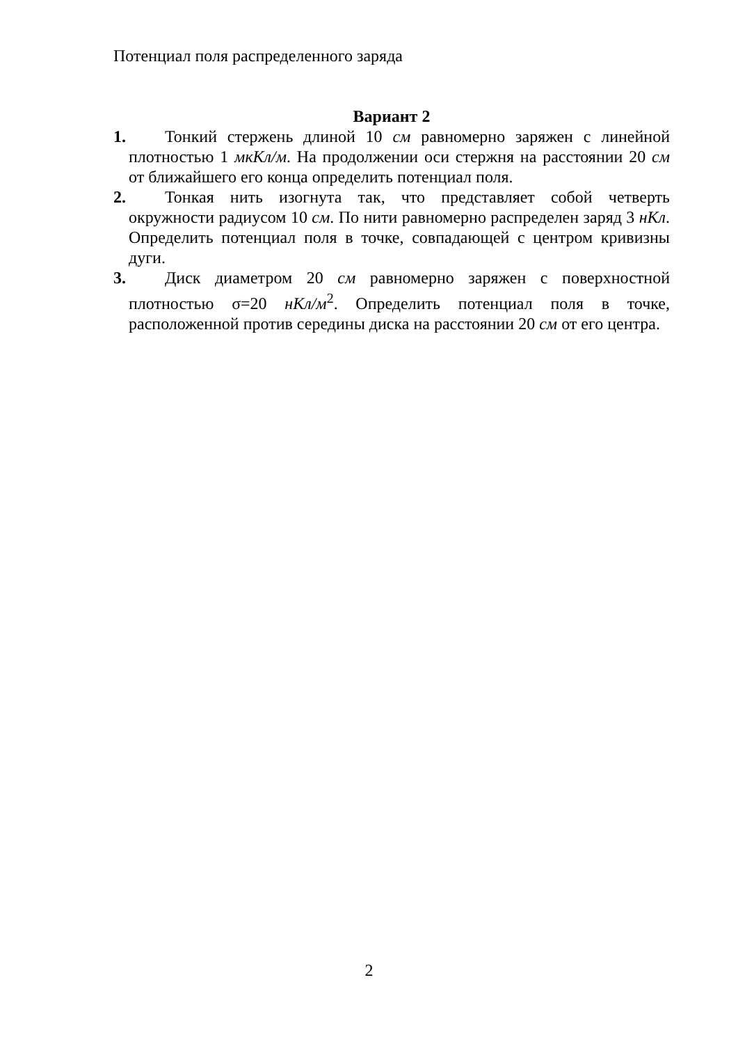Потенциал поля распределенного заряда
Вариант 2
1.
Тонкий стержень длиной 10 см равномерно заряжен с линейной плотностью 1 мкКл/м. На продолжении оси стержня на расстоянии 20 см от ближайшего его конца определить потенциал поля.
2.
Тонкая нить изогнута так, что представляет собой четверть окружности радиусом 10 см. По нити равномерно распределен заряд 3 нКл. Определить потенциал поля в точке, совпадающей с центром кривизны дуги.
3.
Диск диаметром 20 см равномерно заряжен с поверхностной плотностью σ=20 нКл/м<sup>2</sup>. Определить потенциал поля в точке, расположенной против середины диска на расстоянии 20 см от его центра.
2